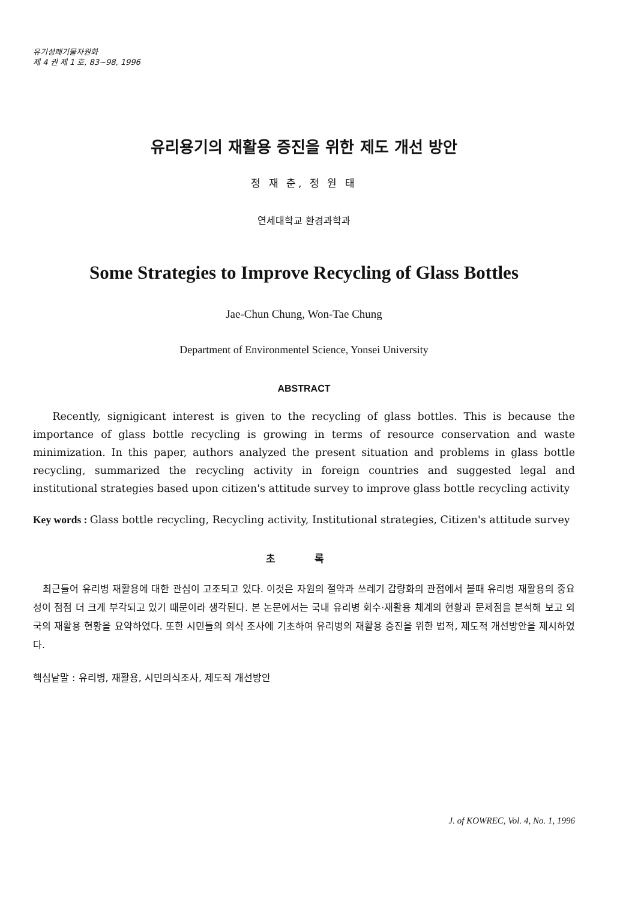유기성폐기물자원화
제 4 권 제 1 호, 83~98, 1996
유리용기의 재활용 증진을 위한 제도 개선 방안
정 재 춘, 정 원 태
연세대학교 환경과학과
Some Strategies to Improve Recycling of Glass Bottles
Jae-Chun Chung, Won-Tae Chung
Department of Environmentel Science, Yonsei University
ABSTRACT
Recently, signigicant interest is given to the recycling of glass bottles. This is because the importance of glass bottle recycling is growing in terms of resource conservation and waste minimization. In this paper, authors analyzed the present situation and problems in glass bottle recycling, summarized the recycling activity in foreign countries and suggested legal and institutional strategies based upon citizen's attitude survey to improve glass bottle recycling activity
Key words : Glass bottle recycling, Recycling activity, Institutional strategies, Citizen's attitude survey
초 록
최근들어 유리병 재활용에 대한 관심이 고조되고 있다. 이것은 자원의 절약과 쓰레기 감량화의 관점에서 볼때 유리병 재활용의 중요성이 점점 더 크게 부각되고 있기 때문이라 생각된다. 본 논문에서는 국내 유리병 회수·재활용 체계의 현황과 문제점을 분석해 보고 외국의 재활용 현황을 요약하였다. 또한 시민들의 의식 조사에 기초하여 유리병의 재활용 증진을 위한 법적, 제도적 개선방안을 제시하였다.
핵심낱말 : 유리병, 재활용, 시민의식조사, 제도적 개선방안
J. of KOWREC, Vol. 4, No. 1, 1996